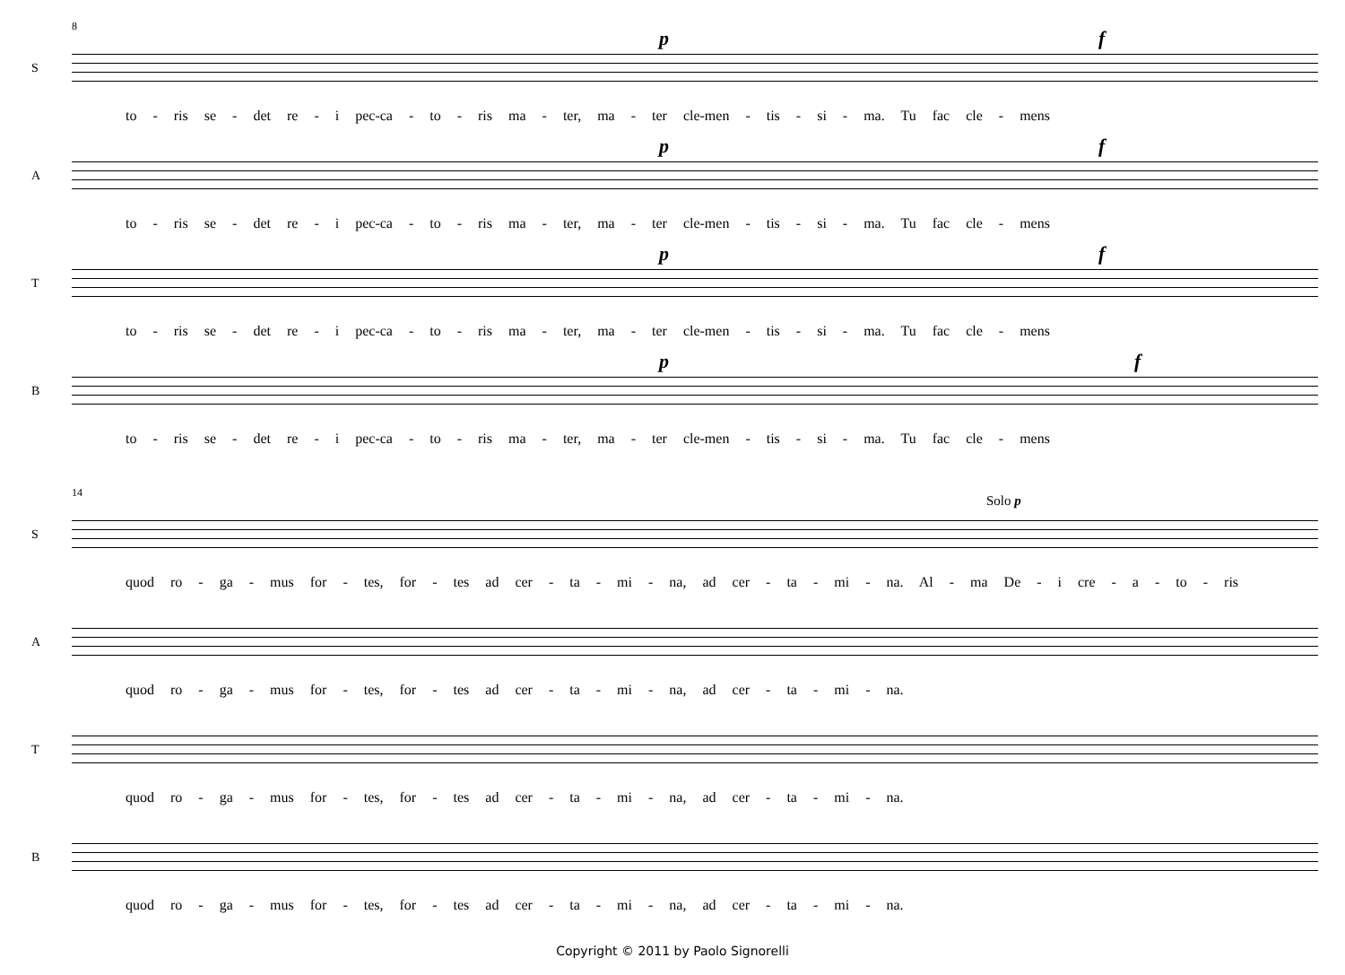8
S
p f
to - ris se - det re - i pec-ca - to - ris ma - ter, ma - ter cle-men - tis - si - ma. Tu fac cle - mens
A
p f
to - ris se - det re - i pec-ca - to - ris ma - ter, ma - ter cle-men - tis - si - ma. Tu fac cle - mens
T
p f
to - ris se - det re - i pec-ca - to - ris ma - ter, ma - ter cle-men - tis - si - ma. Tu fac cle - mens
B
p f
to - ris se - det re - i pec-ca - to - ris ma - ter, ma - ter cle-men - tis - si - ma. Tu fac cle - mens
14
S
Solo p
quod ro - ga - mus for - tes, for - tes ad cer - ta - mi - na, ad cer - ta - mi - na. Al - ma De - i cre - a - to - ris
A
quod ro - ga - mus for - tes, for - tes ad cer - ta - mi - na, ad cer - ta - mi - na.
T
quod ro - ga - mus for - tes, for - tes ad cer - ta - mi - na, ad cer - ta - mi - na.
B
quod ro - ga - mus for - tes, for - tes ad cer - ta - mi - na, ad cer - ta - mi - na.
Copyright © 2011 by Paolo Signorelli